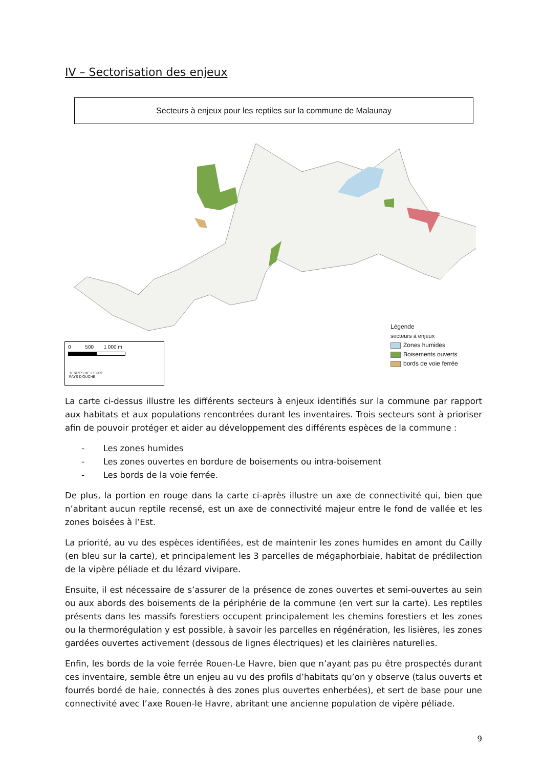IV – Sectorisation des enjeux
Secteurs à enjeux pour les reptiles sur la commune de Malaunay
0 500 1 000 m
TERRES DE L'EURE
PAYS D'OUCHE
Légende
secteurs à enjeux
Zones humides
Boisements ouverts
bords de voie ferrée
La carte ci-dessus illustre les différents secteurs à enjeux identifiés sur la commune par rapport aux habitats et aux populations rencontrées durant les inventaires. Trois secteurs sont à prioriser afin de pouvoir protéger et aider au développement des différents espèces de la commune :
- Les zones humides
- Les zones ouvertes en bordure de boisements ou intra-boisement
- Les bords de la voie ferrée.
De plus, la portion en rouge dans la carte ci-après illustre un axe de connectivité qui, bien que n’abritant aucun reptile recensé, est un axe de connectivité majeur entre le fond de vallée et les zones boisées à l’Est.
La priorité, au vu des espèces identifiées, est de maintenir les zones humides en amont du Cailly (en bleu sur la carte), et principalement les 3 parcelles de mégaphorbiaie, habitat de prédilection de la vipère péliade et du lézard vivipare.
Ensuite, il est nécessaire de s’assurer de la présence de zones ouvertes et semi-ouvertes au sein ou aux abords des boisements de la périphérie de la commune (en vert sur la carte). Les reptiles présents dans les massifs forestiers occupent principalement les chemins forestiers et les zones ou la thermorégulation y est possible, à savoir les parcelles en régénération, les lisières, les zones gardées ouvertes activement (dessous de lignes électriques) et les clairières naturelles.
Enfin, les bords de la voie ferrée Rouen-Le Havre, bien que n’ayant pas pu être prospectés durant ces inventaire, semble être un enjeu au vu des profils d’habitats qu’on y observe (talus ouverts et fourrés bordé de haie, connectés à des zones plus ouvertes enherbées), et sert de base pour une connectivité avec l’axe Rouen-le Havre, abritant une ancienne population de vipère péliade.
9